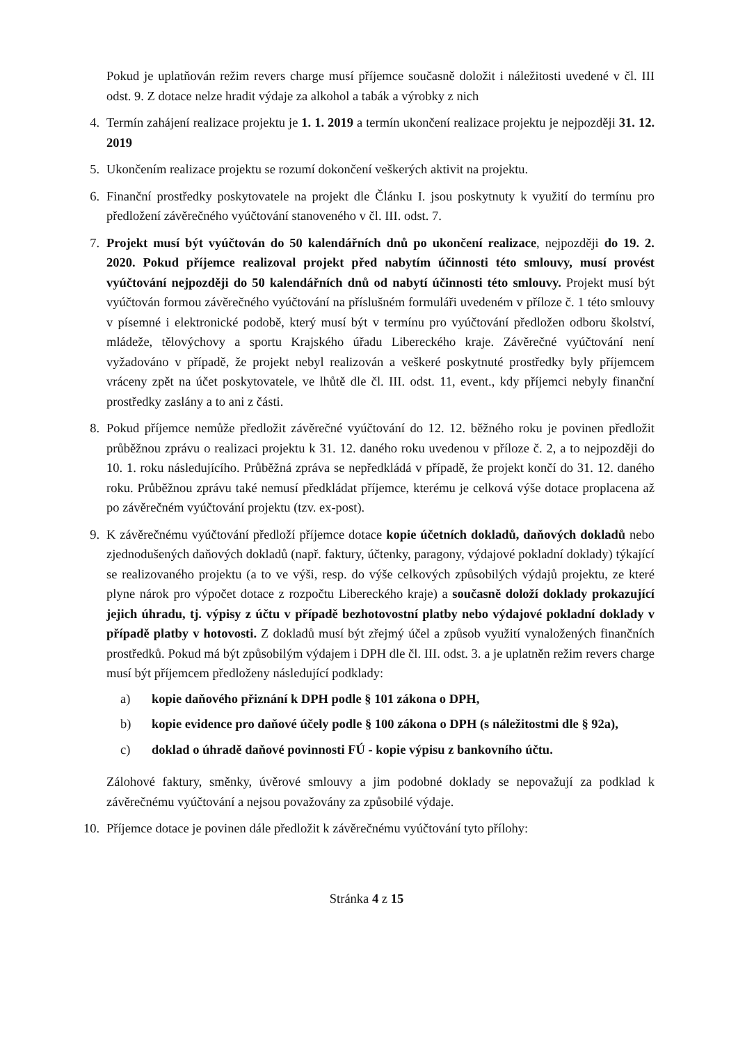Pokud je uplatňován režim revers charge musí příjemce současně doložit i náležitosti uvedené v čl. III odst. 9. Z dotace nelze hradit výdaje za alkohol a tabák a výrobky z nich
4. Termín zahájení realizace projektu je 1. 1. 2019 a termín ukončení realizace projektu je nejpozději 31. 12. 2019
5. Ukončením realizace projektu se rozumí dokončení veškerých aktivit na projektu.
6. Finanční prostředky poskytovatele na projekt dle Článku I. jsou poskytnuty k využití do termínu pro předložení závěrečného vyúčtování stanoveného v čl. III. odst. 7.
7. Projekt musí být vyúčtován do 50 kalendářních dnů po ukončení realizace, nejpozději do 19. 2. 2020. Pokud příjemce realizoval projekt před nabytím účinnosti této smlouvy, musí provést vyúčtování nejpozději do 50 kalendářních dnů od nabytí účinnosti této smlouvy. Projekt musí být vyúčtován formou závěrečného vyúčtování na příslušném formuláři uvedeném v příloze č. 1 této smlouvy v písemné i elektronické podobě, který musí být v termínu pro vyúčtování předložen odboru školství, mládeže, tělovýchovy a sportu Krajského úřadu Libereckého kraje. Závěrečné vyúčtování není vyžadováno v případě, že projekt nebyl realizován a veškeré poskytnuté prostředky byly příjemcem vráceny zpět na účet poskytovatele, ve lhůtě dle čl. III. odst. 11, event., kdy příjemci nebyly finanční prostředky zaslány a to ani z části.
8. Pokud příjemce nemůže předložit závěrečné vyúčtování do 12. 12. běžného roku je povinen předložit průběžnou zprávu o realizaci projektu k 31. 12. daného roku uvedenou v příloze č. 2, a to nejpozději do 10. 1. roku následujícího. Průběžná zpráva se nepředkládá v případě, že projekt končí do 31. 12. daného roku. Průběžnou zprávu také nemusí předkládat příjemce, kterému je celková výše dotace proplacena až po závěrečném vyúčtování projektu (tzv. ex-post).
9. K závěrečnému vyúčtování předloží příjemce dotace kopie účetních dokladů, daňových dokladů nebo zjednodušených daňových dokladů (např. faktury, účtenky, paragony, výdajové pokladní doklady) týkající se realizovaného projektu (a to ve výši, resp. do výše celkových způsobilých výdajů projektu, ze které plyne nárok pro výpočet dotace z rozpočtu Libereckého kraje) a současně doloží doklady prokazující jejich úhradu, tj. výpisy z účtu v případě bezhotovostní platby nebo výdajové pokladní doklady v případě platby v hotovosti. Z dokladů musí být zřejmý účel a způsob využití vynaložených finančních prostředků. Pokud má být způsobilým výdajem i DPH dle čl. III. odst. 3. a je uplatněn režim revers charge musí být příjemcem předloženy následující podklady:
a) kopie daňového přiznání k DPH podle § 101 zákona o DPH,
b) kopie evidence pro daňové účely podle § 100 zákona o DPH (s náležitostmi dle § 92a),
c) doklad o úhradě daňové povinnosti FÚ - kopie výpisu z bankovního účtu.
Zálohové faktury, směnky, úvěrové smlouvy a jim podobné doklady se nepovažují za podklad k závěrečnému vyúčtování a nejsou považovány za způsobilé výdaje.
10. Příjemce dotace je povinen dále předložit k závěrečnému vyúčtování tyto přílohy:
Stránka 4 z 15